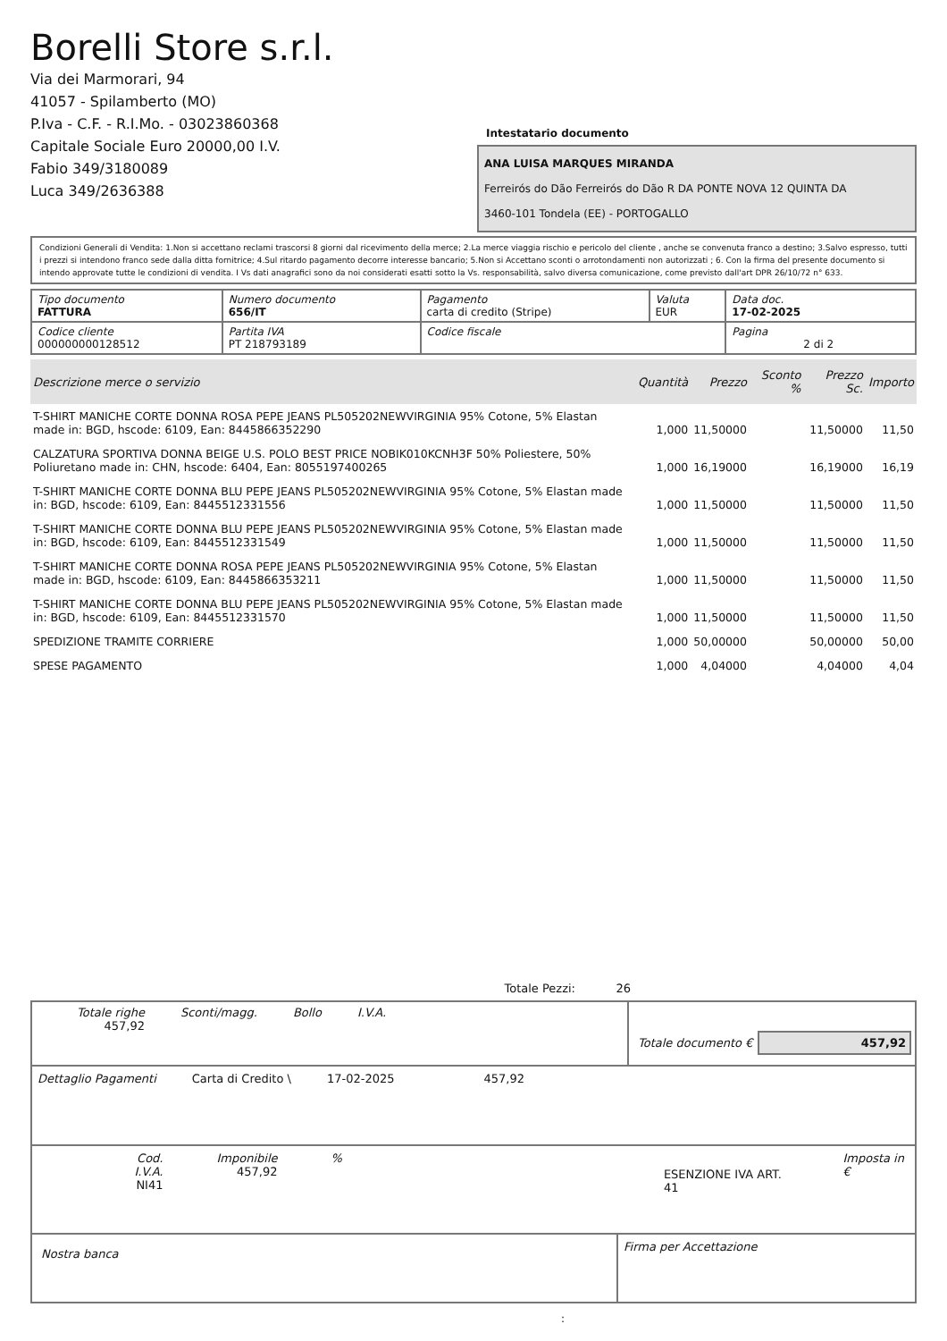Borelli Store s.r.l.
Via dei Marmorari, 94
41057 - Spilamberto (MO)
P.Iva - C.F. - R.I.Mo. - 03023860368
Capitale Sociale Euro 20000,00 I.V.
Fabio 349/3180089
Luca 349/2636388
Intestatario documento
ANA LUISA MARQUES MIRANDA
Ferreirós do Dão Ferreirós do Dão R DA PONTE NOVA 12 QUINTA DA
3460-101 Tondela (EE) - PORTOGALLO
Condizioni Generali di Vendita: 1.Non si accettano reclami trascorsi 8 giorni dal ricevimento della merce; 2.La merce viaggia rischio e pericolo del cliente , anche se convenuta franco a destino; 3.Salvo espresso, tutti i prezzi si intendono franco sede dalla ditta fornitrice; 4.Sul ritardo pagamento decorre interesse bancario; 5.Non si Accettano sconti o arrotondamenti non autorizzati ; 6. Con la firma del presente documento si intendo approvate tutte le condizioni di vendita. I Vs dati anagrafici sono da noi considerati esatti sotto la Vs. responsabilità, salvo diversa comunicazione, come previsto dall'art DPR 26/10/72 n° 633.
| Tipo documento FATTURA | Numero documento 656/IT | Pagamento carta di credito (Stripe) | Valuta EUR | Data doc. 17-02-2025 |
| Codice cliente 000000000128512 | Partita IVA PT 218793189 | Codice fiscale | | Pagina 2 di 2 |
| Descrizione merce o servizio | Quantità | Prezzo | Sconto % | Prezzo Sc. | Importo |
| --- | --- | --- | --- | --- | --- |
| T-SHIRT MANICHE CORTE DONNA ROSA PEPE JEANS PL505202NEWVIRGINIA 95% Cotone, 5% Elastan made in: BGD, hscode: 6109, Ean: 8445866352290 | 1,000 | 11,50000 | | 11,50000 | 11,50 |
| CALZATURA SPORTIVA DONNA BEIGE U.S. POLO BEST PRICE NOBIK010KCNH3F 50% Poliestere, 50% Poliuretano made in: CHN, hscode: 6404, Ean: 8055197400265 | 1,000 | 16,19000 | | 16,19000 | 16,19 |
| T-SHIRT MANICHE CORTE DONNA BLU PEPE JEANS PL505202NEWVIRGINIA 95% Cotone, 5% Elastan made in: BGD, hscode: 6109, Ean: 8445512331556 | 1,000 | 11,50000 | | 11,50000 | 11,50 |
| T-SHIRT MANICHE CORTE DONNA BLU PEPE JEANS PL505202NEWVIRGINIA 95% Cotone, 5% Elastan made in: BGD, hscode: 6109, Ean: 8445512331549 | 1,000 | 11,50000 | | 11,50000 | 11,50 |
| T-SHIRT MANICHE CORTE DONNA ROSA PEPE JEANS PL505202NEWVIRGINIA 95% Cotone, 5% Elastan made in: BGD, hscode: 6109, Ean: 8445866353211 | 1,000 | 11,50000 | | 11,50000 | 11,50 |
| T-SHIRT MANICHE CORTE DONNA BLU PEPE JEANS PL505202NEWVIRGINIA 95% Cotone, 5% Elastan made in: BGD, hscode: 6109, Ean: 8445512331570 | 1,000 | 11,50000 | | 11,50000 | 11,50 |
| SPEDIZIONE TRAMITE CORRIERE | 1,000 | 50,00000 | | 50,00000 | 50,00 |
| SPESE PAGAMENTO | 1,000 | 4,04000 | | 4,04000 | 4,04 |
Totale Pezzi: 26
Totale righe
457,92
Sconti/magg. Bollo I.V.A.
Totale documento € 457,92
Dettaglio Pagamenti Carta di Credito \ 17-02-2025 457,92
Cod. I.V.A.
NI41
Imponibile
457,92
%
ESENZIONE IVA ART. 41
Imposta in €
Nostra banca
Firma per Accettazione
: